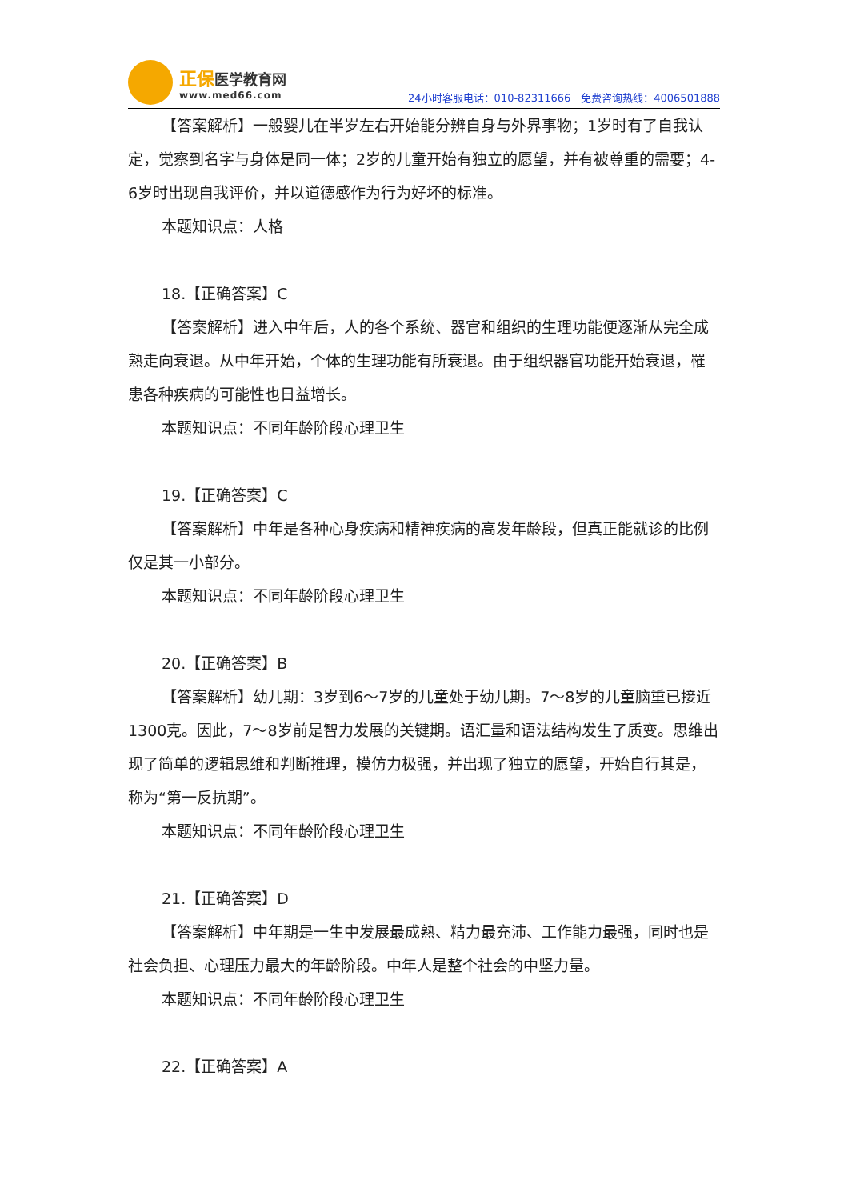正保医学教育网
www.med66.com
24小时客服电话：010-82311666　免费咨询热线：4006501888
【答案解析】一般婴儿在半岁左右开始能分辨自身与外界事物；1岁时有了自我认定，觉察到名字与身体是同一体；2岁的儿童开始有独立的愿望，并有被尊重的需要；4-6岁时出现自我评价，并以道德感作为行为好坏的标准。
本题知识点：人格
18.【正确答案】C
【答案解析】进入中年后，人的各个系统、器官和组织的生理功能便逐渐从完全成熟走向衰退。从中年开始，个体的生理功能有所衰退。由于组织器官功能开始衰退，罹患各种疾病的可能性也日益增长。
本题知识点：不同年龄阶段心理卫生
19.【正确答案】C
【答案解析】中年是各种心身疾病和精神疾病的高发年龄段，但真正能就诊的比例仅是其一小部分。
本题知识点：不同年龄阶段心理卫生
20.【正确答案】B
【答案解析】幼儿期：3岁到6～7岁的儿童处于幼儿期。7～8岁的儿童脑重已接近1300克。因此，7～8岁前是智力发展的关键期。语汇量和语法结构发生了质变。思维出现了简单的逻辑思维和判断推理，模仿力极强，并出现了独立的愿望，开始自行其是，称为“第一反抗期”。
本题知识点：不同年龄阶段心理卫生
21.【正确答案】D
【答案解析】中年期是一生中发展最成熟、精力最充沛、工作能力最强，同时也是社会负担、心理压力最大的年龄阶段。中年人是整个社会的中坚力量。
本题知识点：不同年龄阶段心理卫生
22.【正确答案】A